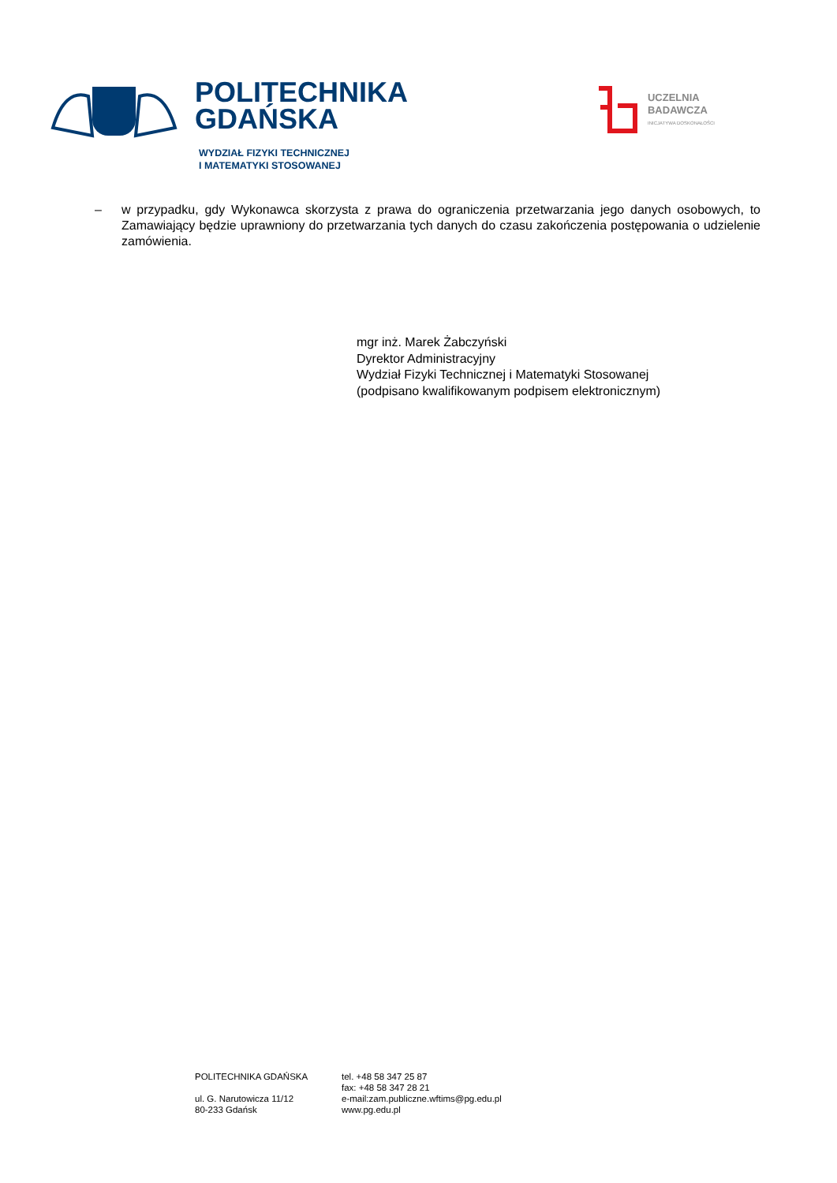POLITECHNIKA
GDAŃSKA
WYDZIAŁ FIZYKI TECHNICZNEJ
I MATEMATYKI STOSOWANEJ
UCZELNIA
BADAWCZA
INICJATYWA DOSKONAŁOŚCI
– w przypadku, gdy Wykonawca skorzysta z prawa do ograniczenia przetwarzania jego danych osobowych, to Zamawiający będzie uprawniony do przetwarzania tych danych do czasu zakończenia postępowania o udzielenie zamówienia.
mgr inż. Marek Żabczyński
Dyrektor Administracyjny
Wydział Fizyki Technicznej i Matematyki Stosowanej
(podpisano kwalifikowanym podpisem elektronicznym)
POLITECHNIKA GDAŃSKA
ul. G. Narutowicza 11/12
80-233 Gdańsk
tel. +48 58 347 25 87
fax: +48 58 347 28 21
e-mail:zam.publiczne.wftims@pg.edu.pl
www.pg.edu.pl